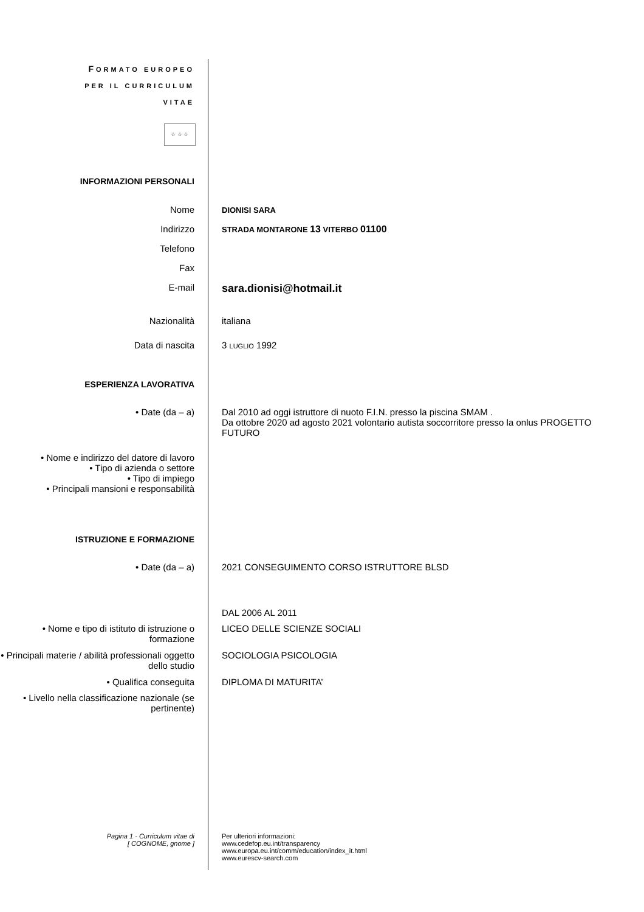FORMATO EUROPEO
PER IL CURRICULUM
VITAE
☆ ☆ ☆
INFORMAZIONI PERSONALI
Nome
DIONISI SARA
Indirizzo
STRADA MONTARONE 13 VITERBO 01100
Telefono
Fax
E-mail
sara.dionisi@hotmail.it
Nazionalità italiana
Data di nascita 3 LUGLIO 1992
ESPERIENZA LAVORATIVA
• Date (da – a) Dal 2010 ad oggi istruttore di nuoto F.I.N. presso la piscina SMAM .
Da ottobre 2020 ad agosto 2021 volontario autista soccorritore presso la onlus PROGETTO FUTURO
• Nome e indirizzo del datore di lavoro
• Tipo di azienda o settore
• Tipo di impiego
• Principali mansioni e responsabilità
ISTRUZIONE E FORMAZIONE
• Date (da – a) 2021 CONSEGUIMENTO CORSO ISTRUTTORE BLSD
DAL 2006 AL 2011
• Nome e tipo di istituto di istruzione o formazione
LICEO DELLE SCIENZE SOCIALI
• Principali materie / abilità professionali oggetto dello studio
SOCIOLOGIA PSICOLOGIA
• Qualifica conseguita DIPLOMA DI MATURITA’
• Livello nella classificazione nazionale (se pertinente)
Pagina 1 - Curriculum vitae di
[ COGNOME, gnome ]
Per ulteriori informazioni:
www.cedefop.eu.int/transparency
www.europa.eu.int/comm/education/index_it.html
www.eurescv-search.com